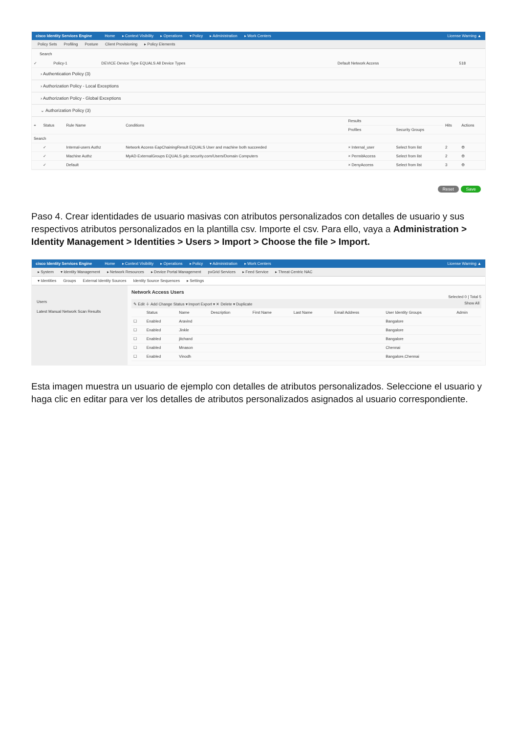cisco Identity Services Engine Home ▸ Context Visibility ▸ Operations ▾ Policy ▸ Administration ▸ Work Centers License Warning ▲
Policy Sets Profiling Posture Client Provisioning ▸ Policy Elements
Search
| ✓ | Policy-1 | DEVICE·Device Type EQUALS All Device Types | Default Network Access | 518 |
› Authentication Policy (3)
› Authorization Policy - Local Exceptions
› Authorization Policy - Global Exceptions
⌄ Authorization Policy (3)
| + | Status | Rule Name | Conditions | Results | | Hits | Actions |
| --- | --- | --- | --- | --- | --- | --- | --- |
| | | | | Profiles | Security Groups | | |
| Search | | | | | | | |
| | ✓ | Internal-users Authz | Network Access·EapChainingResult EQUALS User and machine both succeeded | × Internal_user | Select from list | 2 | ⚙ |
| | ✓ | Machine Authz | MyAD·ExternalGroups EQUALS gdc.security.com/Users/Domain Computers | × PermitAccess | Select from list | 2 | ⚙ |
| | ✓ | Default | | × DenyAccess | Select from list | 3 | ⚙ |
Reset Save
Paso 4. Crear identidades de usuario masivas con atributos personalizados con detalles de usuario y sus respectivos atributos personalizados en la plantilla csv. Importe el csv. Para ello, vaya a Administration > Identity Management > Identities > Users > Import > Choose the file > Import.
cisco Identity Services Engine Home ▸ Context Visibility ▸ Operations ▸ Policy ▾ Administration ▸ Work Centers License Warning ▲
▸ System ▾ Identity Management ▸ Network Resources ▸ Device Portal Management pxGrid Services ▸ Feed Service ▸ Threat Centric NAC
▾ Identities Groups External Identity Sources Identity Source Sequences ▸ Settings
Users
Latest Manual Network Scan Results
Network Access Users
Selected 0 | Total 5
✎ Edit ＋ Add Change Status ▾ Import Export ▾ ✕ Delete ▾ Duplicate Show All
| | Status | Name | Description | First Name | Last Name | Email Address | User Identity Groups | Admin |
| --- | --- | --- | --- | --- | --- | --- | --- | --- |
| ☐ | Enabled | Aravind | | | | | Bangalore | |
| ☐ | Enabled | Jinkle | | | | | Bangalore | |
| ☐ | Enabled | jitchand | | | | | Bangalore | |
| ☐ | Enabled | Mnason | | | | | Chennai | |
| ☐ | Enabled | Vinodh | | | | | Bangalore,Chennai | |
Esta imagen muestra un usuario de ejemplo con detalles de atributos personalizados. Seleccione el usuario y haga clic en editar para ver los detalles de atributos personalizados asignados al usuario correspondiente.